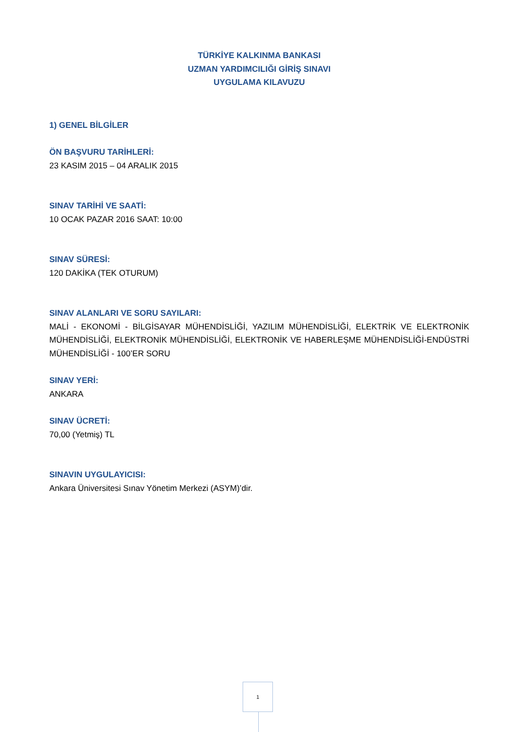TÜRKİYE KALKINMA BANKASI
UZMAN YARDIMCILIĞI GİRİŞ SINAVI
UYGULAMA KILAVUZU
1) GENEL BİLGİLER
ÖN BAŞVURU TARİHLERİ:
23 KASIM 2015 – 04 ARALIK 2015
SINAV TARİHİ VE SAATİ:
10 OCAK PAZAR 2016 SAAT: 10:00
SINAV SÜRESİ:
120 DAKİKA (TEK OTURUM)
SINAV ALANLARI VE SORU SAYILARI:
MALİ - EKONOMİ - BİLGİSAYAR MÜHENDİSLİĞİ, YAZILIM MÜHENDİSLİĞİ, ELEKTRİK VE ELEKTRONİK MÜHENDİSLİĞİ, ELEKTRONİK MÜHENDİSLİĞİ, ELEKTRONİK VE HABERLEŞME MÜHENDİSLİĞİ-ENDÜSTRİ MÜHENDİSLİĞİ - 100’ER SORU
SINAV YERİ:
ANKARA
SINAV ÜCRETİ:
70,00 (Yetmiş) TL
SINAVIN UYGULAYICISI:
Ankara Üniversitesi Sınav Yönetim Merkezi (ASYM)’dir.
1